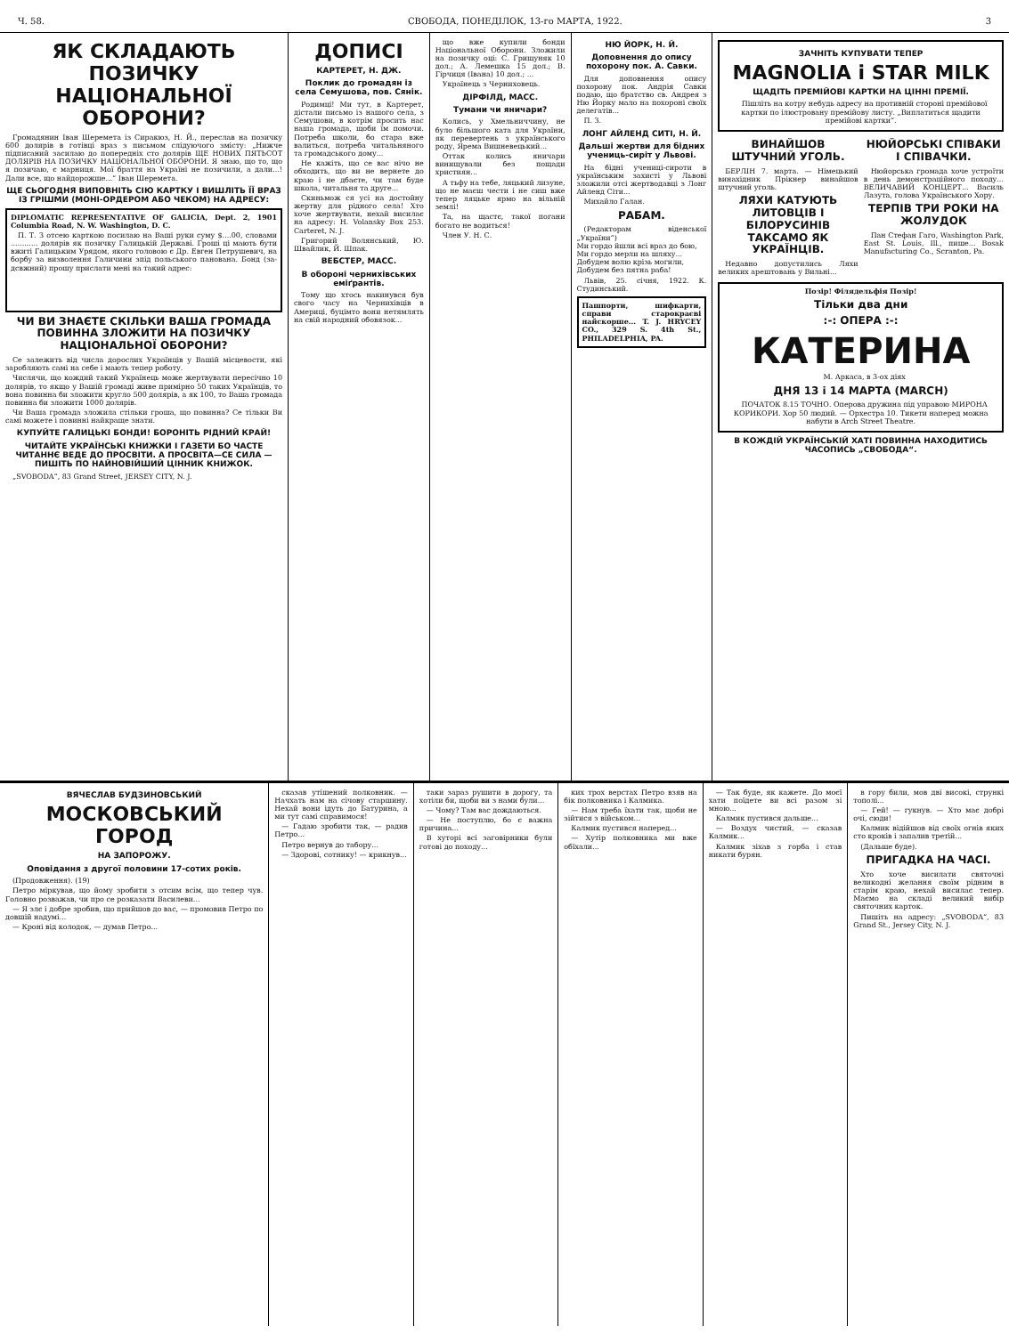Ч. 58. СВОБОДА, ПОНЕДІЛОК, 13-го МАРТА, 1922. 3
ЯК СКЛАДАЮТЬ ПОЗИЧКУ НАЦІОНАЛЬНОЇ ОБОРОНИ?
Громадянин Іван Шеремета із Сиракюз, Н. Й., переслав на позичку 600 долярів в готівці враз з письмом слідуючого змісту: „Нижче підписаний засилаю до попередніх сто долярів ЩЕ НОВИХ ПЯТЬСОТ ДОЛЯРІВ НА ПОЗИЧКУ НАЦІОНАЛЬНОЇ ОБОРОНИ. Я знаю, що то, що я позичаю, є марниця. Мої браття на Україні не позичили, а дали...! Дали все, що найдорожше...“ Іван Шеремета.
ЩЕ СЬОГОДНЯ ВИПОВНІТЬ СІЮ КАРТКУ І ВИШЛІТЬ ЇЇ ВРАЗ ІЗ ГРІШМИ (МОНІ-ОРДЕРОМ АБО ЧЕКОМ) НА АДРЕСУ:
DIPLOMATIC REPRESENTATIVE OF GALICIA, Dept. 2, 1901 Columbia Road, N. W. Washington, D. C.
П. Т. З отсею карткою посилаю на Ваші руки суму $....00, словами ............ долярів як позичку Галицькій Державі. Гроші ці мають бути вжиті Галицьким Урядом, якого головою є Др. Евген Петрушевич, на борбу за визволення Галичини зпід польського панована. Бонд (за-дсвжний) прошу прислати мені на такий адрес:
ЧИ ВИ ЗНАЄТЕ СКІЛЬКИ ВАША ГРОМАДА ПОВИННА ЗЛОЖИТИ НА ПОЗИЧКУ НАЦІОНАЛЬНОЇ ОБОРОНИ?
Се залежить від числа дорослих Українців у Вашій місцевости, які заробляють самі на себе і мають тепер роботу.
Числячи, що кождий такий Українець може жертвувати пересічно 10 долярів, то якщо у Вашій громаді живе примірно 50 таких Українців, то вона повинна би зложити кругло 500 долярів, а як 100, то Ваша громада повинна би зложити 1000 долярів.
Чи Ваша громада зложила стільки гроша, що повинна? Се тільки Ви самі можете і повинні найкраще знати.
КУПУЙТЕ ГАЛИЦЬКІ БОНДИ! БОРОНІТЬ РІДНИЙ КРАЙ!
ЧИТАЙТЕ УКРАЇНСЬКІ КНИЖКИ І ГАЗЕТИ БО ЧАСТЕ ЧИТАННЄ ВЕДЕ ДО ПРОСВІТИ. А ПРОСВІТА—СЕ СИЛА — ПИШІТЬ ПО НАЙНОВІЙШИЙ ЦІННИК КНИЖОК.
„SVOBODA“, 83 Grand Street, JERSEY CITY, N. J.
ДОПИСІ
КАРТЕРЕТ, Н. ДЖ.
Поклик до громадян із села Семушова, пов. Сянік.
Родимці! Ми тут, в Картерет, дістали письмо із нашого села, з Семушови, в котрім просить нас наша громада, щоби їм помочи. Потреба школи, бо стара вже валиться, потреба читальняного та громадського дому...
Не кажіть, що се вас нічо не обходить, що ви не вернете до краю і не дбаєте, чи там буде школа, читальня та друге...
Скиньмож ся усі на достойну жертву для рідного села! Хто хоче жертвувати, нехай висилає на адресу: H. Volansky Box 253. Carteret, N. J.
Григорий Волянський, Ю. Швайлик, Й. Шпак.
ВЕБСТЕР, МАСС.
В обороні чернихівських еміґрантів.
Тому що хтось накинувся був свого часу на Черниxівців в Америці, буцімто вони нетямлять на свій народний обовязок...
що вже купили бонди Національної Оборони. Зложили на позичку оці: С. Грищуняк 10 дол.; А. Лемешка 15 дол.; В. Гірчиця (Івана) 10 дол.; ...
Українець з Черниховець.
ДІРФІЛД, МАСС.
Тумани чи яничари?
Колись, у Хмельниччину, не було більшого ката для України, як перевертень з українського роду, Ярема Вишневецький...
Оттак колись яничари винищували без пощади християн...
А тьфу на тебе, ляцький лизуне, що не маєш чести і не сиш вже тепер ляцьке ярмо на вільній землі!
Та, на щастє, такої погани богато не водиться!
Член У. Н. С.
НЮ ЙОРК, Н. Й.
Доповнення до опису похорону пок. А. Савки.
Для доповнення опису похорону пок. Андрія Савки подаю, що братство св. Андрея з Ню Йорку мало на похороні своїх делегатів...
П. З.
ЛОНГ АЙЛЕНД СИТІ, Н. Й.
Дальші жертви для бідних учениць-сиріт у Львові.
На бідні учениці-сироти в українським захисті у Львові зложили отсі жертводавці з Лонг Айленд Сіти...
Михайло Галан.
РАБАМ.
(Редакторам віденської „України“)
Ми гордо йшли всі враз до бою,
Ми гордо мерли на шляху...
Добудем волю крізь могили,
Добудем без пятна раба!
Львів, 25. січня, 1922. К. Студинський.
Пашпорти, шифкарти, справи старокраєві найскорше... T. J. HRYCEY CO., 329 S. 4th St., PHILADELPHIA, PA.
ЗАЧНІТЬ КУПУВАТИ ТЕПЕР
MAGNOLIA і STAR MILK
ЩАДІТЬ ПРЕМІЙОВІ КАРТКИ НА ЦІННІ ПРЕМІЇ.
Пішліть на котру небудь адресу на противній стороні премійової картки по ілюстровану премійову листу. „Виплатиться щадити премійові картки“.
ВИНАЙШОВ ШТУЧНИЙ УГОЛЬ.
БЕРЛІН 7. марта. — Німецький винахідник Прікнер винайшов штучний уголь.
ЛЯХИ КАТУЮТЬ ЛИТОВЦІВ І БІЛОРУСИНІВ ТАКСАМО ЯК УКРАЇНЦІВ.
Недавно допустились Ляхи великих арештовань у Вильні...
НЮЙОРСЬКІ СПІВАКИ І СПІВАЧКИ.
Нюйорська громада хоче устроїти в день демонстраційного походу... ВЕЛИЧАВИЙ КОНЦЕРТ... Василь Лазута, голова Українського Хору.
ТЕРПІВ ТРИ РОКИ НА ЖОЛУДОК
Пан Стефан Гаго, Washington Park, East St. Louis, Ill., пише... Bosak Manufacturing Co., Scranton, Pa.
Позір! Філядельфія Позір!
Тільки два дни
:-: ОПЕРА :-:
КАТЕРИНА
М. Аркаса, в 3-ох діях
ДНЯ 13 і 14 МАРТА (MARCH)
ПОЧАТОК 8.15 ТОЧНО. Оперова дружина під управою МИРОНА КОРИКОРИ. Хор 50 людий. — Орхестра 10. Тикети наперед можна набути в Arch Street Theatre.
В КОЖДІЙ УКРАЇНСЬКІЙ ХАТІ ПОВИННА НАХОДИТИСЬ ЧАСОПИСЬ „СВОБОДА“.
ВЯЧЕСЛАВ БУДЗИНОВСЬКИЙ
МОСКОВСЬКИЙ ГОРОД
НА ЗАПОРОЖУ.
Оповідання з другої половини 17-сотих років.
(Продовження). (19)
Петро міркував, що йому зробити з отсим всім, що тепер чув. Головно розважав, чи про се розказати Василеви...
— Я злє і добре зробив, що прийшов до вас, — промовив Петро по довшій надумі...
— Кроні від колодок, — думав Петро...
сказав утішений полковник. — Начхать нам на січову старшину. Нехай вони ідуть до Батурина, а ми тут самі справимося!
— Гадаю зробити так, — радив Петро...
Петро вернув до табору...
— Здорові, сотнику! — крикнув...
таки зараз рушити в дорогу, та хотіли би, щоби ви з нами були...
— Чому? Там вас дождаються.
— Не поступлю, бо є важна причина...
В хуторі всі заговірники були готові до походу...
ких трох верстах Петро взяв на бік полковника і Калмика.
— Нам треба їхати так, щоби не зійтися з військом...
Калмик пустився наперед...
— Хутір полковника ми вже обїхали...
— Так буде, як кажете. До моєї хати поїдете ви всі разом зі мною...
Калмик пустився дальше...
— Воздух чистий, — сказав Калмик...
Калмик зіхав з горба і став никати бурян.
в гору били, мов дві високі, стрункі тополі...
— Гей! — гукнув. — Хто має добрі очі, сюди!
Калмик відійшов від своїх огнів яких сто кроків і запалив третій...
(Дальше буде).
ПРИГАДКА НА ЧАСІ.
Хто хоче висилати святочні великодні желання своїм рідним в старім краю, нехай висилає тепер. Маємо на складі великий вибір святочних карток.
Пишіть на адресу: „SVOBODA“, 83 Grand St., Jersey City, N. J.